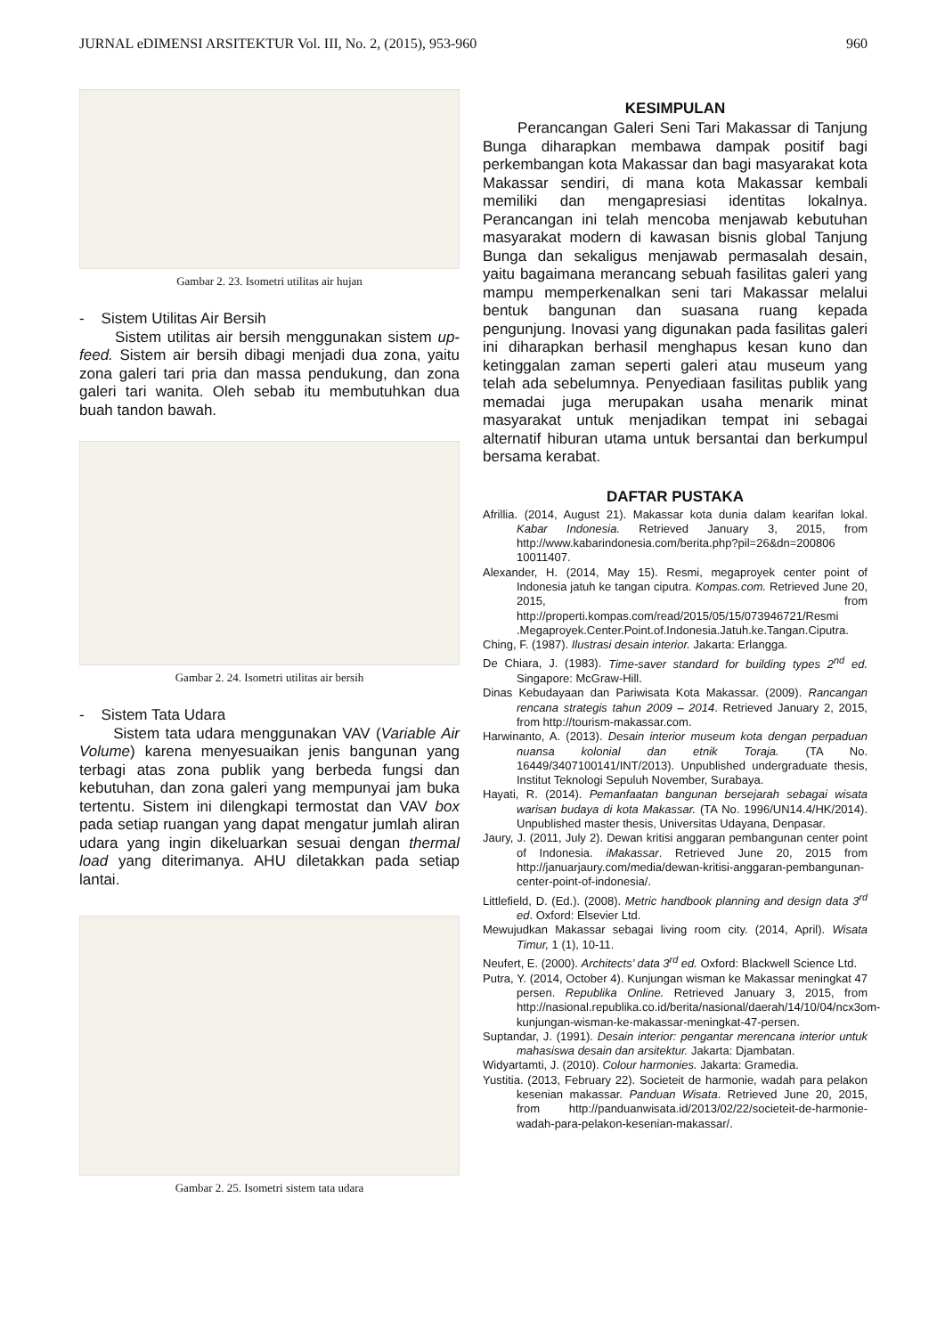JURNAL eDIMENSI ARSITEKTUR Vol. III, No. 2, (2015), 953-960 960
Gambar 2. 23. Isometri utilitas air hujan
- Sistem Utilitas Air Bersih
Sistem utilitas air bersih menggunakan sistem up-feed. Sistem air bersih dibagi menjadi dua zona, yaitu zona galeri tari pria dan massa pendukung, dan zona galeri tari wanita. Oleh sebab itu membutuhkan dua buah tandon bawah.
Gambar 2. 24. Isometri utilitas air bersih
- Sistem Tata Udara
Sistem tata udara menggunakan VAV (Variable Air Volume) karena menyesuaikan jenis bangunan yang terbagi atas zona publik yang berbeda fungsi dan kebutuhan, dan zona galeri yang mempunyai jam buka tertentu. Sistem ini dilengkapi termostat dan VAV box pada setiap ruangan yang dapat mengatur jumlah aliran udara yang ingin dikeluarkan sesuai dengan thermal load yang diterimanya. AHU diletakkan pada setiap lantai.
Gambar 2. 25. Isometri sistem tata udara
KESIMPULAN
Perancangan Galeri Seni Tari Makassar di Tanjung Bunga diharapkan membawa dampak positif bagi perkembangan kota Makassar dan bagi masyarakat kota Makassar sendiri, di mana kota Makassar kembali memiliki dan mengapresiasi identitas lokalnya. Perancangan ini telah mencoba menjawab kebutuhan masyarakat modern di kawasan bisnis global Tanjung Bunga dan sekaligus menjawab permasalah desain, yaitu bagaimana merancang sebuah fasilitas galeri yang mampu memperkenalkan seni tari Makassar melalui bentuk bangunan dan suasana ruang kepada pengunjung. Inovasi yang digunakan pada fasilitas galeri ini diharapkan berhasil menghapus kesan kuno dan ketinggalan zaman seperti galeri atau museum yang telah ada sebelumnya. Penyediaan fasilitas publik yang memadai juga merupakan usaha menarik minat masyarakat untuk menjadikan tempat ini sebagai alternatif hiburan utama untuk bersantai dan berkumpul bersama kerabat.
DAFTAR PUSTAKA
Afrillia. (2014, August 21). Makassar kota dunia dalam kearifan lokal. Kabar Indonesia. Retrieved January 3, 2015, from http://www.kabarindonesia.com/berita.php?pil=26&dn=200806 10011407.
Alexander, H. (2014, May 15). Resmi, megaproyek center point of Indonesia jatuh ke tangan ciputra. Kompas.com. Retrieved June 20, 2015, from http://properti.kompas.com/read/2015/05/15/073946721/Resmi .Megaproyek.Center.Point.of.Indonesia.Jatuh.ke.Tangan.Ciputra.
Ching, F. (1987). Ilustrasi desain interior. Jakarta: Erlangga.
De Chiara, J. (1983). Time-saver standard for building types 2<sup>nd</sup> ed. Singapore: McGraw-Hill.
Dinas Kebudayaan dan Pariwisata Kota Makassar. (2009). Rancangan rencana strategis tahun 2009 – 2014. Retrieved January 2, 2015, from http://tourism-makassar.com.
Harwinanto, A. (2013). Desain interior museum kota dengan perpaduan nuansa kolonial dan etnik Toraja. (TA No. 16449/3407100141/INT/2013). Unpublished undergraduate thesis, Institut Teknologi Sepuluh November, Surabaya.
Hayati, R. (2014). Pemanfaatan bangunan bersejarah sebagai wisata warisan budaya di kota Makassar. (TA No. 1996/UN14.4/HK/2014). Unpublished master thesis, Universitas Udayana, Denpasar.
Jaury, J. (2011, July 2). Dewan kritisi anggaran pembangunan center point of Indonesia. iMakassar. Retrieved June 20, 2015 from http://januarjaury.com/media/dewan-kritisi-anggaran-pembangunan-center-point-of-indonesia/.
Littlefield, D. (Ed.). (2008). Metric handbook planning and design data 3<sup>rd</sup> ed. Oxford: Elsevier Ltd.
Mewujudkan Makassar sebagai living room city. (2014, April). Wisata Timur, 1 (1), 10-11.
Neufert, E. (2000). Architects’ data 3<sup>rd</sup> ed. Oxford: Blackwell Science Ltd.
Putra, Y. (2014, October 4). Kunjungan wisman ke Makassar meningkat 47 persen. Republika Online. Retrieved January 3, 2015, from http://nasional.republika.co.id/berita/nasional/daerah/14/10/04/ncx3om-kunjungan-wisman-ke-makassar-meningkat-47-persen.
Suptandar, J. (1991). Desain interior: pengantar merencana interior untuk mahasiswa desain dan arsitektur. Jakarta: Djambatan.
Widyartamti, J. (2010). Colour harmonies. Jakarta: Gramedia.
Yustitia. (2013, February 22). Societeit de harmonie, wadah para pelakon kesenian makassar. Panduan Wisata. Retrieved June 20, 2015, from http://panduanwisata.id/2013/02/22/societeit-de-harmonie-wadah-para-pelakon-kesenian-makassar/.